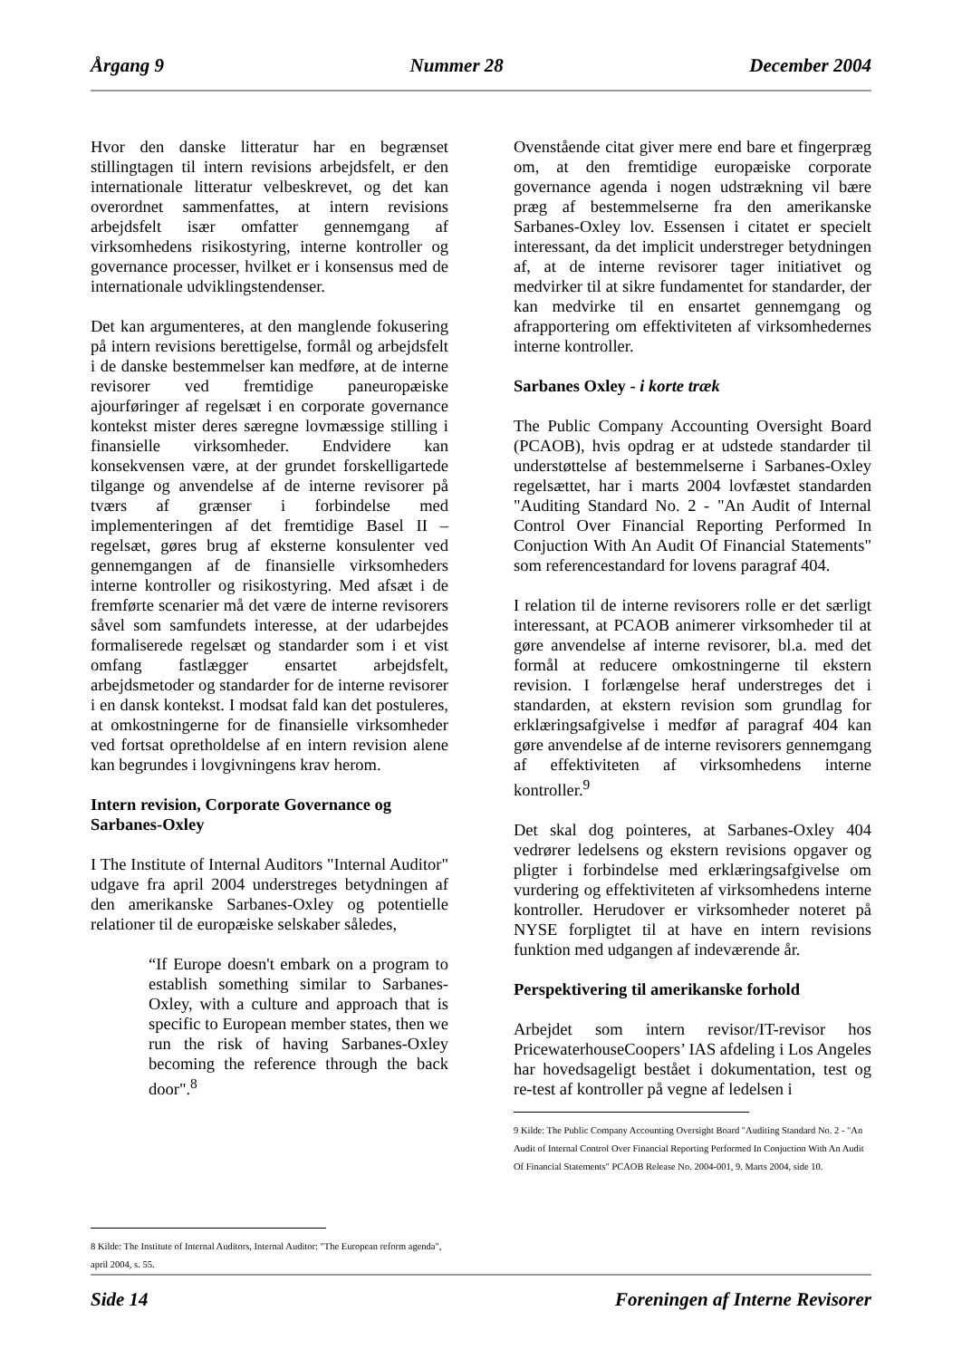Årgang 9 Nummer 28 December 2004
Hvor den danske litteratur har en begrænset stillingtagen til intern revisions arbejdsfelt, er den internationale litteratur velbeskrevet, og det kan overordnet sammenfattes, at intern revisions arbejdsfelt især omfatter gennemgang af virksomhedens risikostyring, interne kontroller og governance processer, hvilket er i konsensus med de internationale udviklingstendenser.
Det kan argumenteres, at den manglende fokusering på intern revisions berettigelse, formål og arbejdsfelt i de danske bestemmelser kan medføre, at de interne revisorer ved fremtidige paneuropæiske ajourføringer af regelsæt i en corporate governance kontekst mister deres særegne lovmæssige stilling i finansielle virksomheder. Endvidere kan konsekvensen være, at der grundet forskelligartede tilgange og anvendelse af de interne revisorer på tværs af grænser i forbindelse med implementeringen af det fremtidige Basel II – regelsæt, gøres brug af eksterne konsulenter ved gennemgangen af de finansielle virksomheders interne kontroller og risikostyring. Med afsæt i de fremførte scenarier må det være de interne revisorers såvel som samfundets interesse, at der udarbejdes formaliserede regelsæt og standarder som i et vist omfang fastlægger ensartet arbejdsfelt, arbejdsmetoder og standarder for de interne revisorer i en dansk kontekst. I modsat fald kan det postuleres, at omkostningerne for de finansielle virksomheder ved fortsat opretholdelse af en intern revision alene kan begrundes i lovgivningens krav herom.
Intern revision, Corporate Governance og Sarbanes-Oxley
I The Institute of Internal Auditors "Internal Auditor" udgave fra april 2004 understreges betydningen af den amerikanske Sarbanes-Oxley og potentielle relationer til de europæiske selskaber således,
“If Europe doesn't embark on a program to establish something similar to Sarbanes-Oxley, with a culture and approach that is specific to European member states, then we run the risk of having Sarbanes-Oxley becoming the reference through the back door".<sup>8</sup>
8 Kilde: The Institute of Internal Auditors, Internal Auditor: "The European reform agenda", april 2004, s. 55.
Ovenstående citat giver mere end bare et fingerpræg om, at den fremtidige europæiske corporate governance agenda i nogen udstrækning vil bære præg af bestemmelserne fra den amerikanske Sarbanes-Oxley lov. Essensen i citatet er specielt interessant, da det implicit understreger betydningen af, at de interne revisorer tager initiativet og medvirker til at sikre fundamentet for standarder, der kan medvirke til en ensartet gennemgang og afrapportering om effektiviteten af virksomhedernes interne kontroller.
Sarbanes Oxley - i korte træk
The Public Company Accounting Oversight Board (PCAOB), hvis opdrag er at udstede standarder til understøttelse af bestemmelserne i Sarbanes-Oxley regelsættet, har i marts 2004 lovfæstet standarden "Auditing Standard No. 2 - "An Audit of Internal Control Over Financial Reporting Performed In Conjuction With An Audit Of Financial Statements" som referencestandard for lovens paragraf 404.
I relation til de interne revisorers rolle er det særligt interessant, at PCAOB animerer virksomheder til at gøre anvendelse af interne revisorer, bl.a. med det formål at reducere omkostningerne til ekstern revision. I forlængelse heraf understreges det i standarden, at ekstern revision som grundlag for erklæringsafgivelse i medfør af paragraf 404 kan gøre anvendelse af de interne revisorers gennemgang af effektiviteten af virksomhedens interne kontroller.<sup>9</sup>
Det skal dog pointeres, at Sarbanes-Oxley 404 vedrører ledelsens og ekstern revisions opgaver og pligter i forbindelse med erklæringsafgivelse om vurdering og effektiviteten af virksomhedens interne kontroller. Herudover er virksomheder noteret på NYSE forpligtet til at have en intern revisions funktion med udgangen af indeværende år.
Perspektivering til amerikanske forhold
Arbejdet som intern revisor/IT-revisor hos PricewaterhouseCoopers’ IAS afdeling i Los Angeles har hovedsageligt bestået i dokumentation, test og re-test af kontroller på vegne af ledelsen i
9 Kilde: The Public Company Accounting Oversight Board "Auditing Standard No. 2 - "An Audit of Internal Control Over Financial Reporting Performed In Conjuction With An Audit Of Financial Statements" PCAOB Release No. 2004-001, 9. Marts 2004, side 10.
Side 14 Foreningen af Interne Revisorer